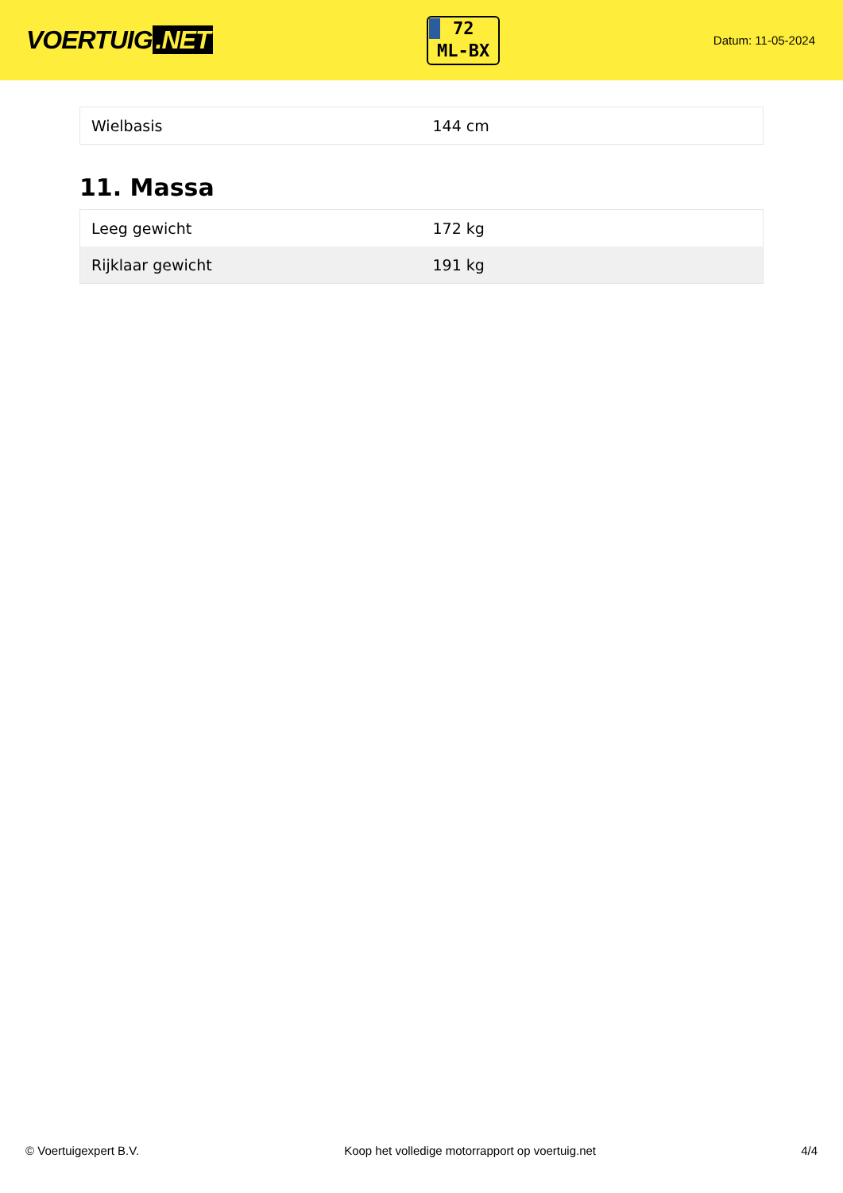VOERTUIG.NET
72
ML-BX
Datum: 11-05-2024
| Wielbasis | 144 cm |
11. Massa
| Leeg gewicht | 172 kg |
| Rijklaar gewicht | 191 kg |
© Voertuigexpert B.V. Koop het volledige motorrapport op voertuig.net 4/4